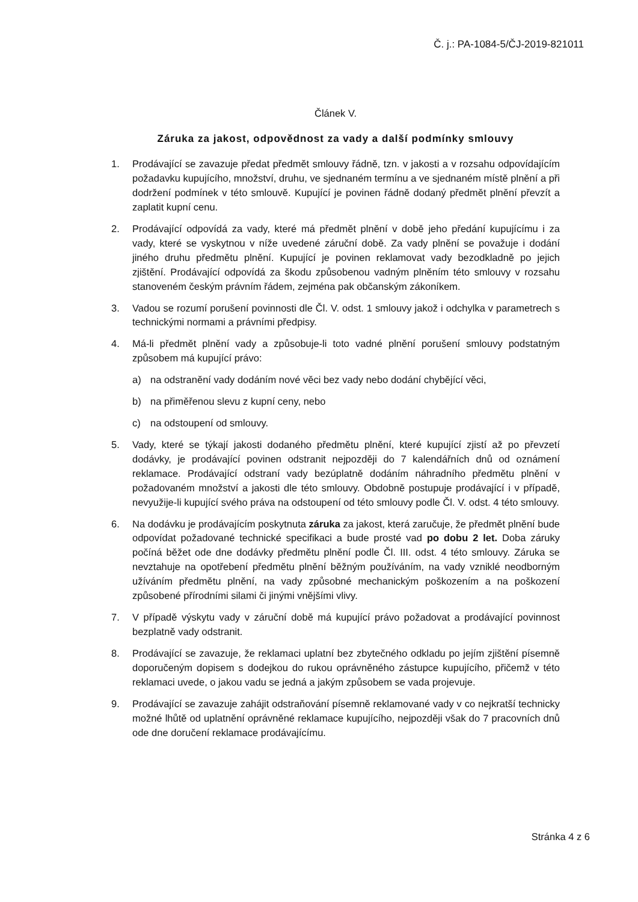Č. j.: PA-1084-5/ČJ-2019-821011
Článek V.
Záruka za jakost, odpovědnost za vady a další podmínky smlouvy
1. Prodávající se zavazuje předat předmět smlouvy řádně, tzn. v jakosti a v rozsahu odpovídajícím požadavku kupujícího, množství, druhu, ve sjednaném termínu a ve sjednaném místě plnění a při dodržení podmínek v této smlouvě. Kupující je povinen řádně dodaný předmět plnění převzít a zaplatit kupní cenu.
2. Prodávající odpovídá za vady, které má předmět plnění v době jeho předání kupujícímu i za vady, které se vyskytnou v níže uvedené záruční době. Za vady plnění se považuje i dodání jiného druhu předmětu plnění. Kupující je povinen reklamovat vady bezodkladně po jejich zjištění. Prodávající odpovídá za škodu způsobenou vadným plněním této smlouvy v rozsahu stanoveném českým právním řádem, zejména pak občanským zákoníkem.
3. Vadou se rozumí porušení povinnosti dle Čl. V. odst. 1 smlouvy jakož i odchylka v parametrech s technickými normami a právními předpisy.
4. Má-li předmět plnění vady a způsobuje-li toto vadné plnění porušení smlouvy podstatným způsobem má kupující právo:
a) na odstranění vady dodáním nové věci bez vady nebo dodání chybějící věci,
b) na přiměřenou slevu z kupní ceny, nebo
c) na odstoupení od smlouvy.
5. Vady, které se týkají jakosti dodaného předmětu plnění, které kupující zjistí až po převzetí dodávky, je prodávající povinen odstranit nejpozději do 7 kalendářních dnů od oznámení reklamace. Prodávající odstraní vady bezúplatně dodáním náhradního předmětu plnění v požadovaném množství a jakosti dle této smlouvy. Obdobně postupuje prodávající i v případě, nevyužije-li kupující svého práva na odstoupení od této smlouvy podle Čl. V. odst. 4 této smlouvy.
6. Na dodávku je prodávajícím poskytnuta záruka za jakost, která zaručuje, že předmět plnění bude odpovídat požadované technické specifikaci a bude prosté vad po dobu 2 let. Doba záruky počíná běžet ode dne dodávky předmětu plnění podle Čl. III. odst. 4 této smlouvy. Záruka se nevztahuje na opotřebení předmětu plnění běžným používáním, na vady vzniklé neodborným užíváním předmětu plnění, na vady způsobné mechanickým poškozením a na poškození způsobené přírodními silami či jinými vnějšími vlivy.
7. V případě výskytu vady v záruční době má kupující právo požadovat a prodávající povinnost bezplatně vady odstranit.
8. Prodávající se zavazuje, že reklamaci uplatní bez zbytečného odkladu po jejím zjištění písemně doporučeným dopisem s dodejkou do rukou oprávněného zástupce kupujícího, přičemž v této reklamaci uvede, o jakou vadu se jedná a jakým způsobem se vada projevuje.
9. Prodávající se zavazuje zahájit odstraňování písemně reklamované vady v co nejkratší technicky možné lhůtě od uplatnění oprávněné reklamace kupujícího, nejpozději však do 7 pracovních dnů ode dne doručení reklamace prodávajícímu.
Stránka 4 z 6